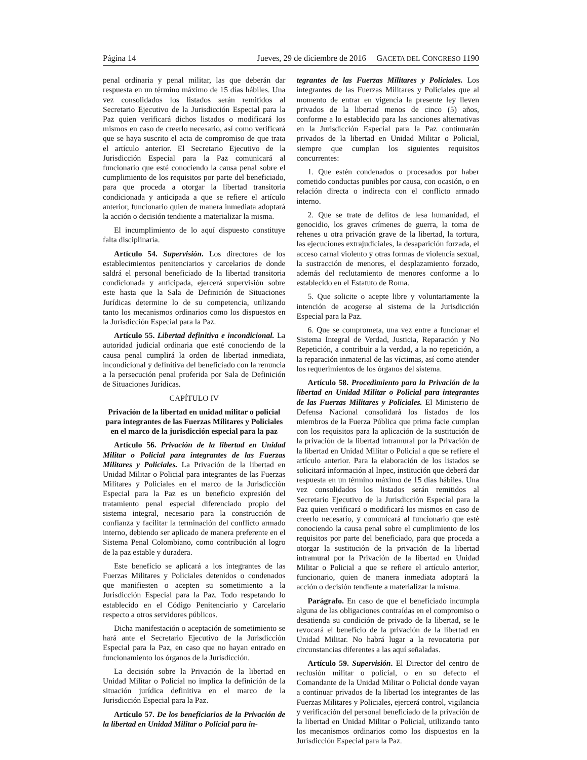Página 14 Jueves, 29 de diciembre de 2016 GACETA DEL CONGRESO 1190
penal ordinaria y penal militar, las que deberán dar respuesta en un término máximo de 15 días hábiles. Una vez consolidados los listados serán remitidos al Secretario Ejecutivo de la Jurisdicción Especial para la Paz quien verificará dichos listados o modificará los mismos en caso de creerlo necesario, así como verificará que se haya suscrito el acta de compromiso de que trata el artículo anterior. El Secretario Ejecutivo de la Jurisdicción Especial para la Paz comunicará al funcionario que esté conociendo la causa penal sobre el cumplimiento de los requisitos por parte del beneficiado, para que proceda a otorgar la libertad transitoria condicionada y anticipada a que se refiere el artículo anterior, funcionario quien de manera inmediata adoptará la acción o decisión tendiente a materializar la misma.
El incumplimiento de lo aquí dispuesto constituye falta disciplinaria.
Artículo 54. Supervisión. Los directores de los establecimientos penitenciarios y carcelarios de donde saldrá el personal beneficiado de la libertad transitoria condicionada y anticipada, ejercerá supervisión sobre este hasta que la Sala de Definición de Situaciones Jurídicas determine lo de su competencia, utilizando tanto los mecanismos ordinarios como los dispuestos en la Jurisdicción Especial para la Paz.
Artículo 55. Libertad definitiva e incondicional. La autoridad judicial ordinaria que esté conociendo de la causa penal cumplirá la orden de libertad inmediata, incondicional y definitiva del beneficiado con la renuncia a la persecución penal proferida por Sala de Definición de Situaciones Jurídicas.
CAPÍTULO IV
Privación de la libertad en unidad militar o policial para integrantes de las Fuerzas Militares y Policiales en el marco de la jurisdicción especial para la paz
Artículo 56. Privación de la libertad en Unidad Militar o Policial para integrantes de las Fuerzas Militares y Policiales. La Privación de la libertad en Unidad Militar o Policial para integrantes de las Fuerzas Militares y Policiales en el marco de la Jurisdicción Especial para la Paz es un beneficio expresión del tratamiento penal especial diferenciado propio del sistema integral, necesario para la construcción de confianza y facilitar la terminación del conflicto armado interno, debiendo ser aplicado de manera preferente en el Sistema Penal Colombiano, como contribución al logro de la paz estable y duradera.
Este beneficio se aplicará a los integrantes de las Fuerzas Militares y Policiales detenidos o condenados que manifiesten o acepten su sometimiento a la Jurisdicción Especial para la Paz. Todo respetando lo establecido en el Código Penitenciario y Carcelario respecto a otros servidores públicos.
Dicha manifestación o aceptación de sometimiento se hará ante el Secretario Ejecutivo de la Jurisdicción Especial para la Paz, en caso que no hayan entrado en funcionamiento los órganos de la Jurisdicción.
La decisión sobre la Privación de la libertad en Unidad Militar o Policial no implica la definición de la situación jurídica definitiva en el marco de la Jurisdicción Especial para la Paz.
Artículo 57. De los beneficiarios de la Privación de la libertad en Unidad Militar o Policial para in-
tegrantes de las Fuerzas Militares y Policiales. Los integrantes de las Fuerzas Militares y Policiales que al momento de entrar en vigencia la presente ley lleven privados de la libertad menos de cinco (5) años, conforme a lo establecido para las sanciones alternativas en la Jurisdicción Especial para la Paz continuarán privados de la libertad en Unidad Militar o Policial, siempre que cumplan los siguientes requisitos concurrentes:
1. Que estén condenados o procesados por haber cometido conductas punibles por causa, con ocasión, o en relación directa o indirecta con el conflicto armado interno.
2. Que se trate de delitos de lesa humanidad, el genocidio, los graves crímenes de guerra, la toma de rehenes u otra privación grave de la libertad, la tortura, las ejecuciones extrajudiciales, la desaparición forzada, el acceso carnal violento y otras formas de violencia sexual, la sustracción de menores, el desplazamiento forzado, además del reclutamiento de menores conforme a lo establecido en el Estatuto de Roma.
5. Que solicite o acepte libre y voluntariamente la intención de acogerse al sistema de la Jurisdicción Especial para la Paz.
6. Que se comprometa, una vez entre a funcionar el Sistema Integral de Verdad, Justicia, Reparación y No Repetición, a contribuir a la verdad, a la no repetición, a la reparación inmaterial de las víctimas, así como atender los requerimientos de los órganos del sistema.
Artículo 58. Procedimiento para la Privación de la libertad en Unidad Militar o Policial para integrantes de las Fuerzas Militares y Policiales. El Ministerio de Defensa Nacional consolidará los listados de los miembros de la Fuerza Pública que prima facie cumplan con los requisitos para la aplicación de la sustitución de la privación de la libertad intramural por la Privación de la libertad en Unidad Militar o Policial a que se refiere el artículo anterior. Para la elaboración de los listados se solicitará información al Inpec, institución que deberá dar respuesta en un término máximo de 15 días hábiles. Una vez consolidados los listados serán remitidos al Secretario Ejecutivo de la Jurisdicción Especial para la Paz quien verificará o modificará los mismos en caso de creerlo necesario, y comunicará al funcionario que esté conociendo la causa penal sobre el cumplimiento de los requisitos por parte del beneficiado, para que proceda a otorgar la sustitución de la privación de la libertad intramural por la Privación de la libertad en Unidad Militar o Policial a que se refiere el artículo anterior, funcionario, quien de manera inmediata adoptará la acción o decisión tendiente a materializar la misma.
Parágrafo. En caso de que el beneficiado incumpla alguna de las obligaciones contraídas en el compromiso o desatienda su condición de privado de la libertad, se le revocará el beneficio de la privación de la libertad en Unidad Militar. No habrá lugar a la revocatoria por circunstancias diferentes a las aquí señaladas.
Artículo 59. Supervisión. El Director del centro de reclusión militar o policial, o en su defecto el Comandante de la Unidad Militar o Policial donde vayan a continuar privados de la libertad los integrantes de las Fuerzas Militares y Policiales, ejercerá control, vigilancia y verificación del personal beneficiado de la privación de la libertad en Unidad Militar o Policial, utilizando tanto los mecanismos ordinarios como los dispuestos en la Jurisdicción Especial para la Paz.